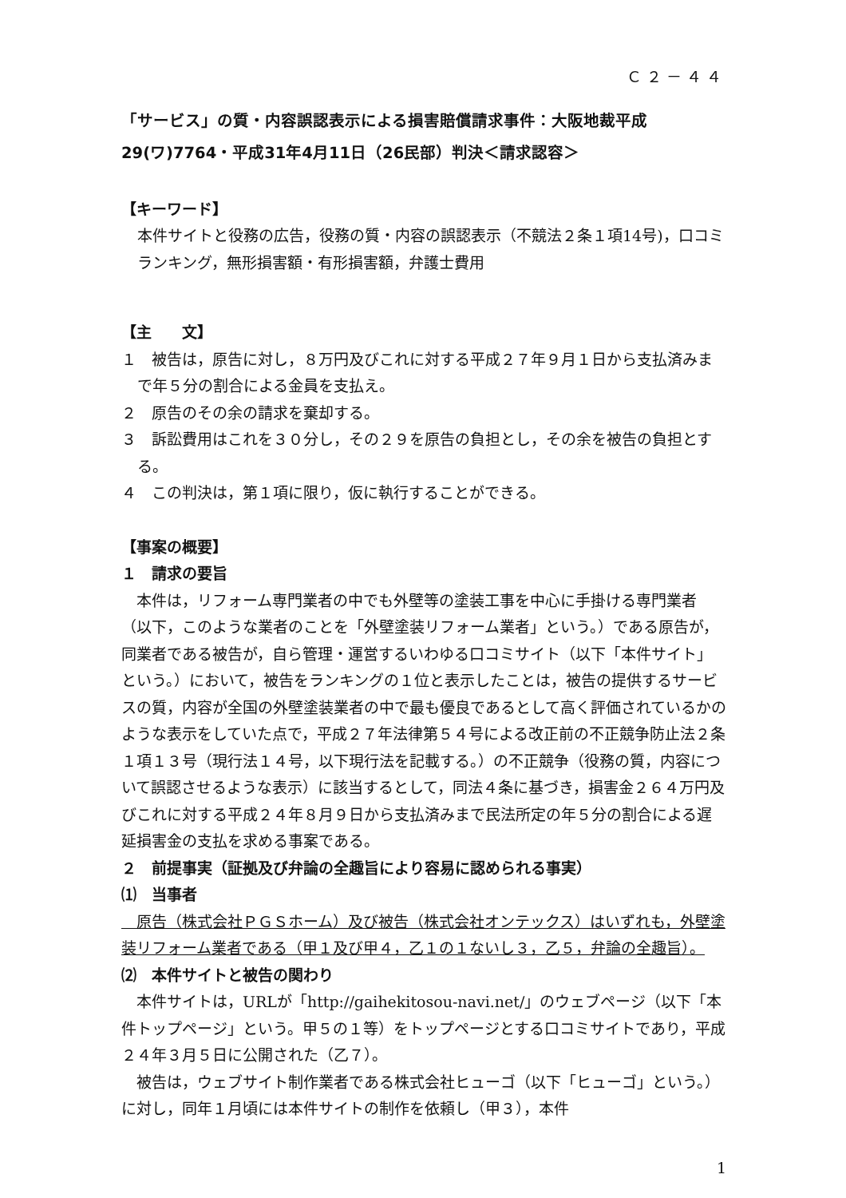Ｃ２－４４
「サービス」の質・内容誤認表示による損害賠償請求事件：大阪地裁平成29(ワ)7764・平成31年4月11日（26民部）判決＜請求認容＞
【キーワード】
本件サイトと役務の広告，役務の質・内容の誤認表示（不競法２条１項14号)，口コミランキング，無形損害額・有形損害額，弁護士費用
【主　　文】
１　被告は，原告に対し，８万円及びこれに対する平成２７年９月１日から支払済みまで年５分の割合による金員を支払え。
２　原告のその余の請求を棄却する。
３　訴訟費用はこれを３０分し，その２９を原告の負担とし，その余を被告の負担とする。
４　この判決は，第１項に限り，仮に執行することができる。
【事案の概要】
１　請求の要旨
　本件は，リフォーム専門業者の中でも外壁等の塗装工事を中心に手掛ける専門業者（以下，このような業者のことを「外壁塗装リフォーム業者」という。）である原告が，同業者である被告が，自ら管理・運営するいわゆる口コミサイト（以下「本件サイト」という。）において，被告をランキングの１位と表示したことは，被告の提供するサービスの質，内容が全国の外壁塗装業者の中で最も優良であるとして高く評価されているかのような表示をしていた点で，平成２７年法律第５４号による改正前の不正競争防止法２条１項１３号（現行法１４号，以下現行法を記載する。）の不正競争（役務の質，内容について誤認させるような表示）に該当するとして，同法４条に基づき，損害金２６４万円及びこれに対する平成２４年８月９日から支払済みまで民法所定の年５分の割合による遅延損害金の支払を求める事案である。
２　前提事実（証拠及び弁論の全趣旨により容易に認められる事実）
⑴　当事者
　原告（株式会社ＰＧＳホーム）及び被告（株式会社オンテックス）はいずれも，外壁塗装リフォーム業者である（甲１及び甲４，乙１の１ないし３，乙５，弁論の全趣旨）。
⑵　本件サイトと被告の関わり
　本件サイトは，URLが「http://gaihekitosou-navi.net/」のウェブページ（以下「本件トップページ」という。甲５の１等）をトップページとする口コミサイトであり，平成２４年３月５日に公開された（乙７）。
　被告は，ウェブサイト制作業者である株式会社ヒューゴ（以下「ヒューゴ」という。）に対し，同年１月頃には本件サイトの制作を依頼し（甲３），本件
1